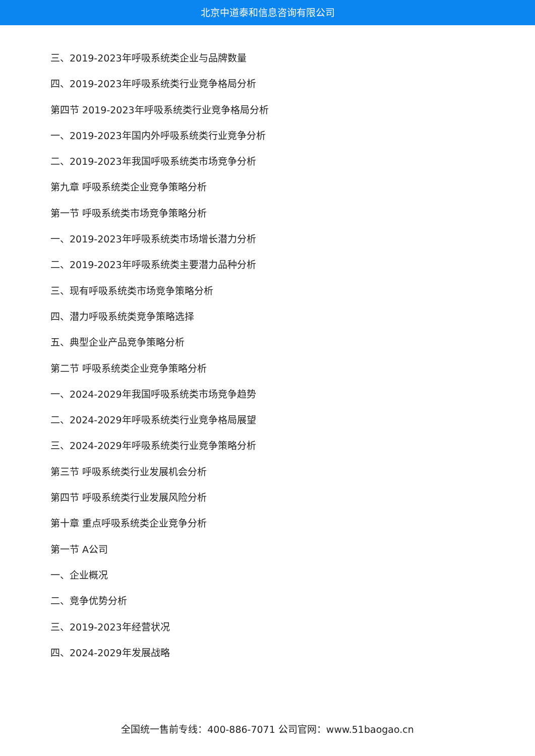北京中道泰和信息咨询有限公司
三、2019-2023年呼吸系统类企业与品牌数量
四、2019-2023年呼吸系统类行业竞争格局分析
第四节 2019-2023年呼吸系统类行业竞争格局分析
一、2019-2023年国内外呼吸系统类行业竞争分析
二、2019-2023年我国呼吸系统类市场竞争分析
第九章 呼吸系统类企业竞争策略分析
第一节 呼吸系统类市场竞争策略分析
一、2019-2023年呼吸系统类市场增长潜力分析
二、2019-2023年呼吸系统类主要潜力品种分析
三、现有呼吸系统类市场竞争策略分析
四、潜力呼吸系统类竞争策略选择
五、典型企业产品竞争策略分析
第二节 呼吸系统类企业竞争策略分析
一、2024-2029年我国呼吸系统类市场竞争趋势
二、2024-2029年呼吸系统类行业竞争格局展望
三、2024-2029年呼吸系统类行业竞争策略分析
第三节 呼吸系统类行业发展机会分析
第四节 呼吸系统类行业发展风险分析
第十章 重点呼吸系统类企业竞争分析
第一节 A公司
一、企业概况
二、竞争优势分析
三、2019-2023年经营状况
四、2024-2029年发展战略
全国统一售前专线：400-886-7071 公司官网：www.51baogao.cn